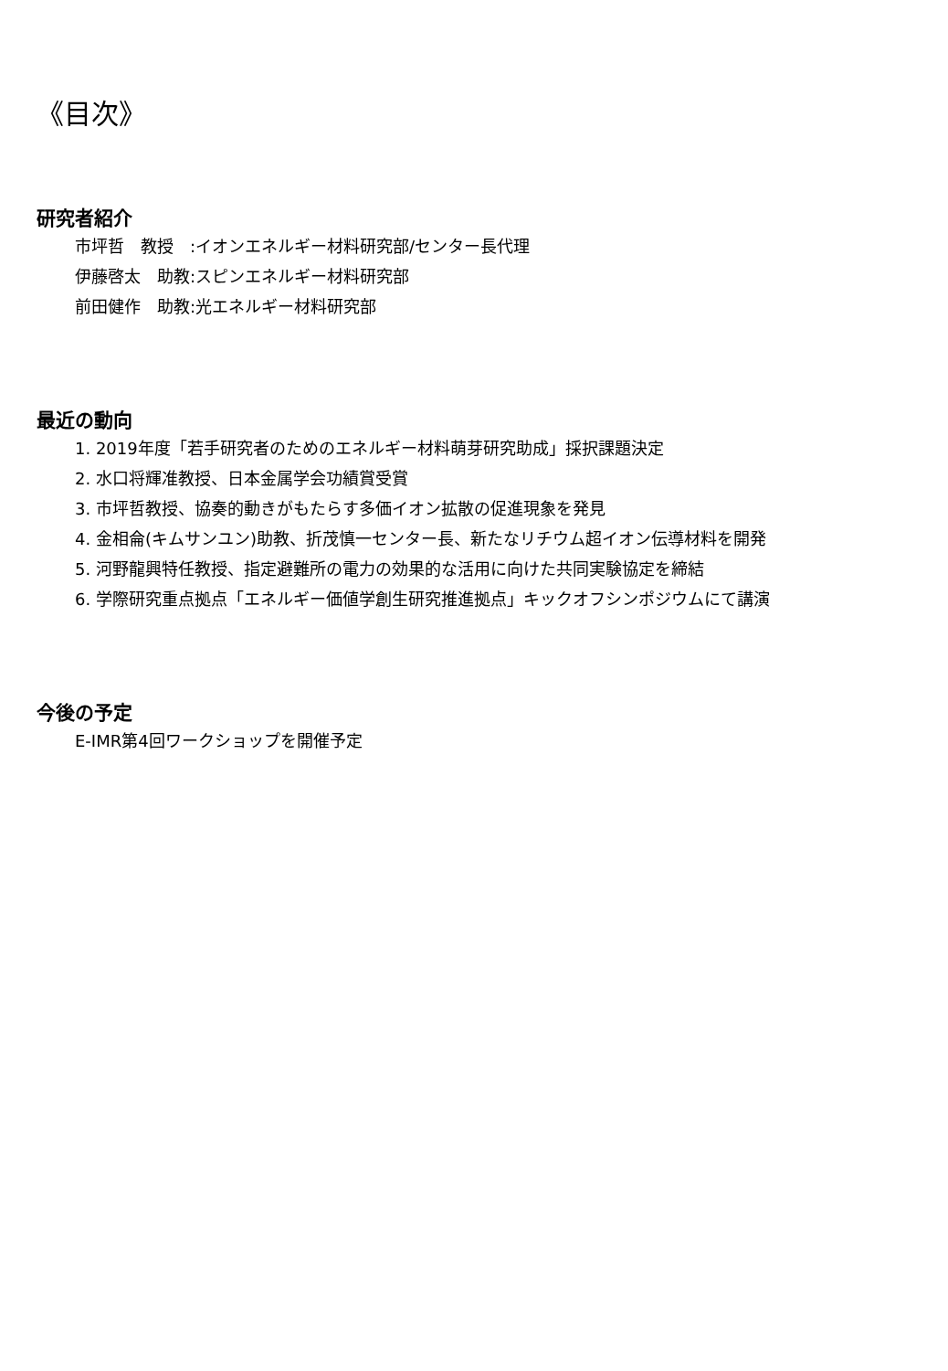《目次》
研究者紹介
市坪哲　教授　:イオンエネルギー材料研究部/センター長代理
伊藤啓太　助教:スピンエネルギー材料研究部
前田健作　助教:光エネルギー材料研究部
最近の動向
1. 2019年度「若手研究者のためのエネルギー材料萌芽研究助成」採択課題決定
2. 水口将輝准教授、日本金属学会功績賞受賞
3. 市坪哲教授、協奏的動きがもたらす多価イオン拡散の促進現象を発見
4. 金相侖(キムサンユン)助教、折茂慎一センター長、新たなリチウム超イオン伝導材料を開発
5. 河野龍興特任教授、指定避難所の電力の効果的な活用に向けた共同実験協定を締結
6. 学際研究重点拠点「エネルギー価値学創生研究推進拠点」キックオフシンポジウムにて講演
今後の予定
E-IMR第4回ワークショップを開催予定